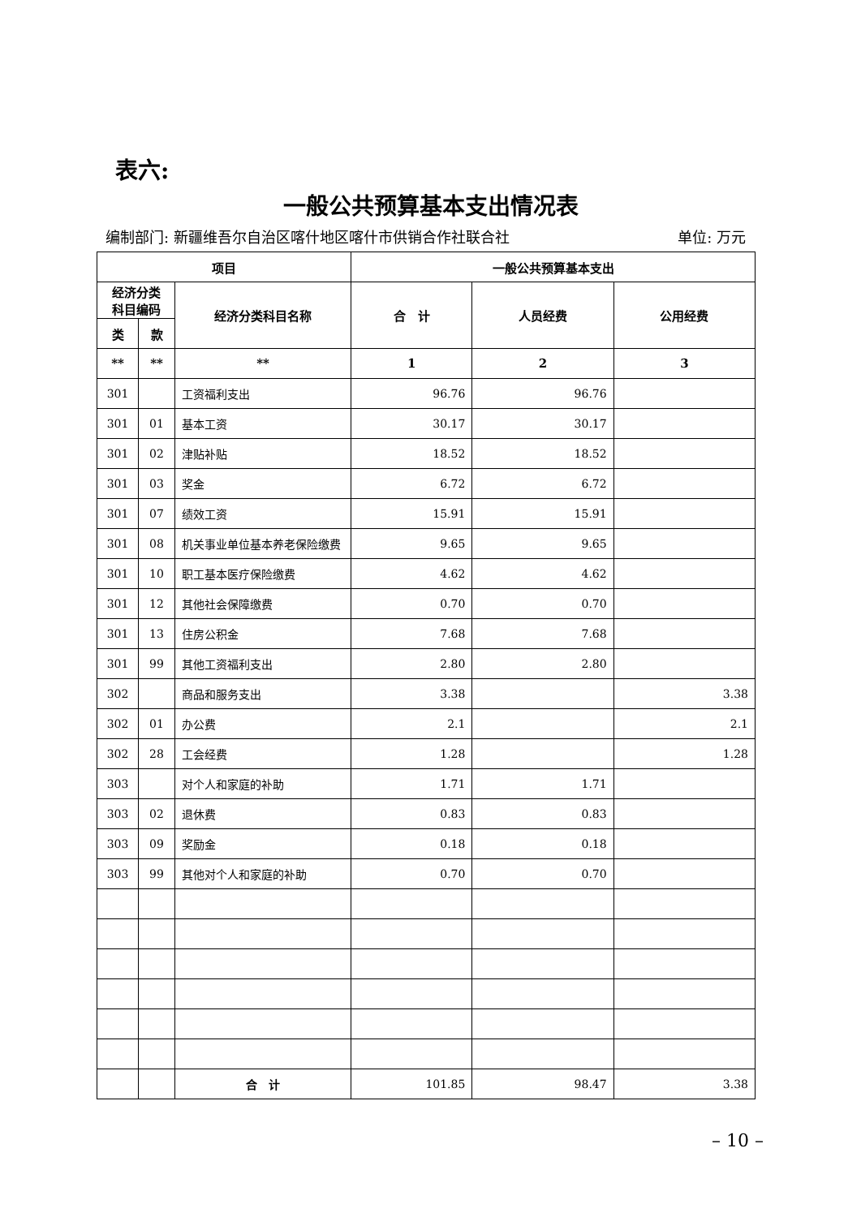表六:
一般公共预算基本支出情况表
编制部门: 新疆维吾尔自治区喀什地区喀什市供销合作社联合社 单位: 万元
| 项目 | | | 一般公共预算基本支出 | | |
| --- | --- | --- | --- | --- | --- |
| 经济分类 科目编码 | | 经济分类科目名称 | 合 计 | 人员经费 | 公用经费 |
| 类 | 款 | | | | |
| ** | ** | ** | 1 | 2 | 3 |
| 301 | | 工资福利支出 | 96.76 | 96.76 | |
| 301 | 01 | 基本工资 | 30.17 | 30.17 | |
| 301 | 02 | 津贴补贴 | 18.52 | 18.52 | |
| 301 | 03 | 奖金 | 6.72 | 6.72 | |
| 301 | 07 | 绩效工资 | 15.91 | 15.91 | |
| 301 | 08 | 机关事业单位基本养老保险缴费 | 9.65 | 9.65 | |
| 301 | 10 | 职工基本医疗保险缴费 | 4.62 | 4.62 | |
| 301 | 12 | 其他社会保障缴费 | 0.70 | 0.70 | |
| 301 | 13 | 住房公积金 | 7.68 | 7.68 | |
| 301 | 99 | 其他工资福利支出 | 2.80 | 2.80 | |
| 302 | | 商品和服务支出 | 3.38 | | 3.38 |
| 302 | 01 | 办公费 | 2.1 | | 2.1 |
| 302 | 28 | 工会经费 | 1.28 | | 1.28 |
| 303 | | 对个人和家庭的补助 | 1.71 | 1.71 | |
| 303 | 02 | 退休费 | 0.83 | 0.83 | |
| 303 | 09 | 奖励金 | 0.18 | 0.18 | |
| 303 | 99 | 其他对个人和家庭的补助 | 0.70 | 0.70 | |
| | | 合 计 | 101.85 | 98.47 | 3.38 |
– 10 –